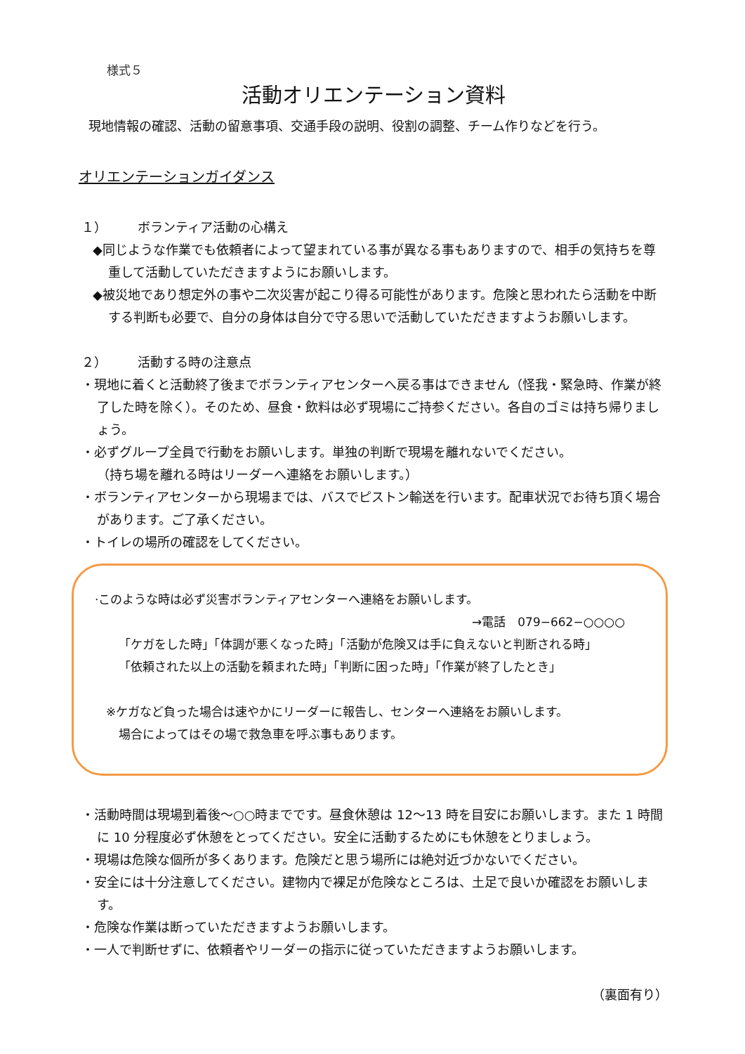様式５
活動オリエンテーション資料
現地情報の確認、活動の留意事項、交通手段の説明、役割の調整、チーム作りなどを行う。
オリエンテーションガイダンス
１） ボランティア活動の心構え
◆同じような作業でも依頼者によって望まれている事が異なる事もありますので、相手の気持ちを尊重して活動していただきますようにお願いします。
◆被災地であり想定外の事や二次災害が起こり得る可能性があります。危険と思われたら活動を中断する判断も必要で、自分の身体は自分で守る思いで活動していただきますようお願いします。
２） 活動する時の注意点
・現地に着くと活動終了後までボランティアセンターへ戻る事はできません（怪我・緊急時、作業が終了した時を除く）。そのため、昼食・飲料は必ず現場にご持参ください。各自のゴミは持ち帰りましょう。
・必ずグループ全員で行動をお願いします。単独の判断で現場を離れないでください。
（持ち場を離れる時はリーダーへ連絡をお願いします。）
・ボランティアセンターから現場までは、バスでピストン輸送を行います。配車状況でお待ち頂く場合があります。ご了承ください。
・トイレの場所の確認をしてください。
·このような時は必ず災害ボランティアセンターへ連絡をお願いします。
→電話　079−662−○○○○
「ケガをした時」「体調が悪くなった時」「活動が危険又は手に負えないと判断される時」
「依頼された以上の活動を頼まれた時」「判断に困った時」「作業が終了したとき」
※ケガなど負った場合は速やかにリーダーに報告し、センターへ連絡をお願いします。
場合によってはその場で救急車を呼ぶ事もあります。
・活動時間は現場到着後～○○時までです。昼食休憩は 12～13 時を目安にお願いします。また 1 時間に 10 分程度必ず休憩をとってください。安全に活動するためにも休憩をとりましょう。
・現場は危険な個所が多くあります。危険だと思う場所には絶対近づかないでください。
・安全には十分注意してください。建物内で裸足が危険なところは、土足で良いか確認をお願いします。
・危険な作業は断っていただきますようお願いします。
・一人で判断せずに、依頼者やリーダーの指示に従っていただきますようお願いします。
（裏面有り）